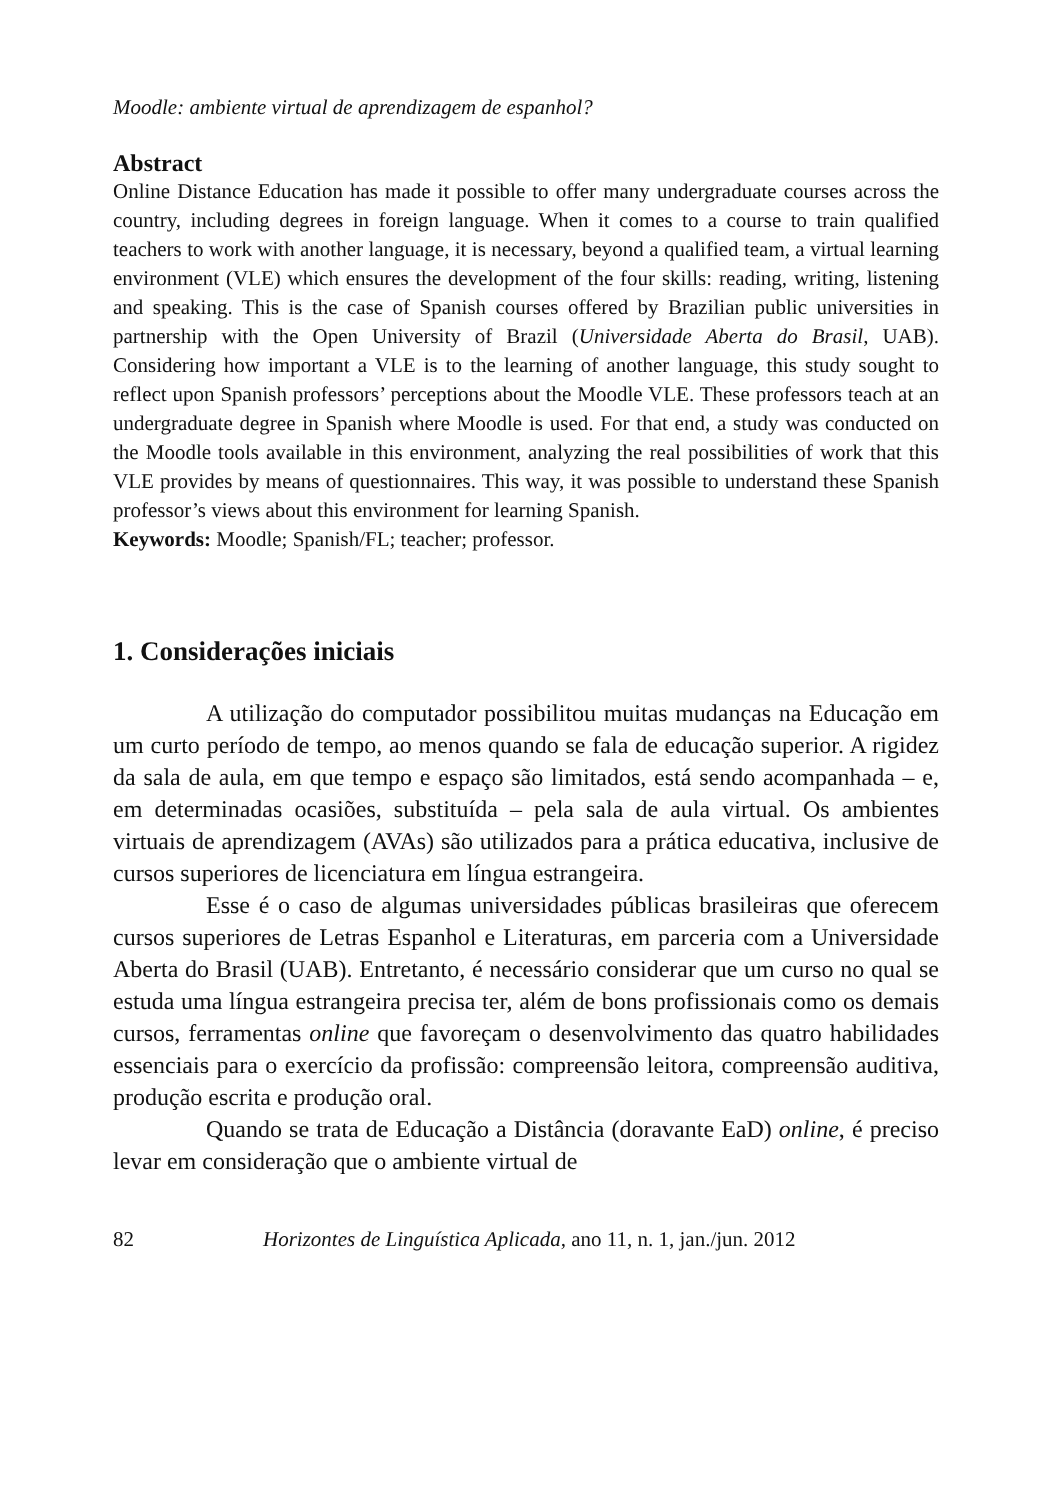Moodle: ambiente virtual de aprendizagem de espanhol?
Abstract
Online Distance Education has made it possible to offer many undergraduate courses across the country, including degrees in foreign language. When it comes to a course to train qualified teachers to work with another language, it is necessary, beyond a qualified team, a virtual learning environment (VLE) which ensures the development of the four skills: reading, writing, listening and speaking. This is the case of Spanish courses offered by Brazilian public universities in partnership with the Open University of Brazil (Universidade Aberta do Brasil, UAB). Considering how important a VLE is to the learning of another language, this study sought to reflect upon Spanish professors’ perceptions about the Moodle VLE. These professors teach at an undergraduate degree in Spanish where Moodle is used. For that end, a study was conducted on the Moodle tools available in this environment, analyzing the real possibilities of work that this VLE provides by means of questionnaires. This way, it was possible to understand these Spanish professor’s views about this environment for learning Spanish.
Keywords: Moodle; Spanish/FL; teacher; professor.
1. Considerações iniciais
A utilização do computador possibilitou muitas mudanças na Educação em um curto período de tempo, ao menos quando se fala de educação superior. A rigidez da sala de aula, em que tempo e espaço são limitados, está sendo acompanhada – e, em determinadas ocasiões, substituída – pela sala de aula virtual. Os ambientes virtuais de aprendizagem (AVAs) são utilizados para a prática educativa, inclusive de cursos superiores de licenciatura em língua estrangeira.
Esse é o caso de algumas universidades públicas brasileiras que oferecem cursos superiores de Letras Espanhol e Literaturas, em parceria com a Universidade Aberta do Brasil (UAB). Entretanto, é necessário considerar que um curso no qual se estuda uma língua estrangeira precisa ter, além de bons profissionais como os demais cursos, ferramentas online que favoreçam o desenvolvimento das quatro habilidades essenciais para o exercício da profissão: compreensão leitora, compreensão auditiva, produção escrita e produção oral.
Quando se trata de Educação a Distância (doravante EaD) online, é preciso levar em consideração que o ambiente virtual de
82 Horizontes de Linguística Aplicada, ano 11, n. 1, jan./jun. 2012